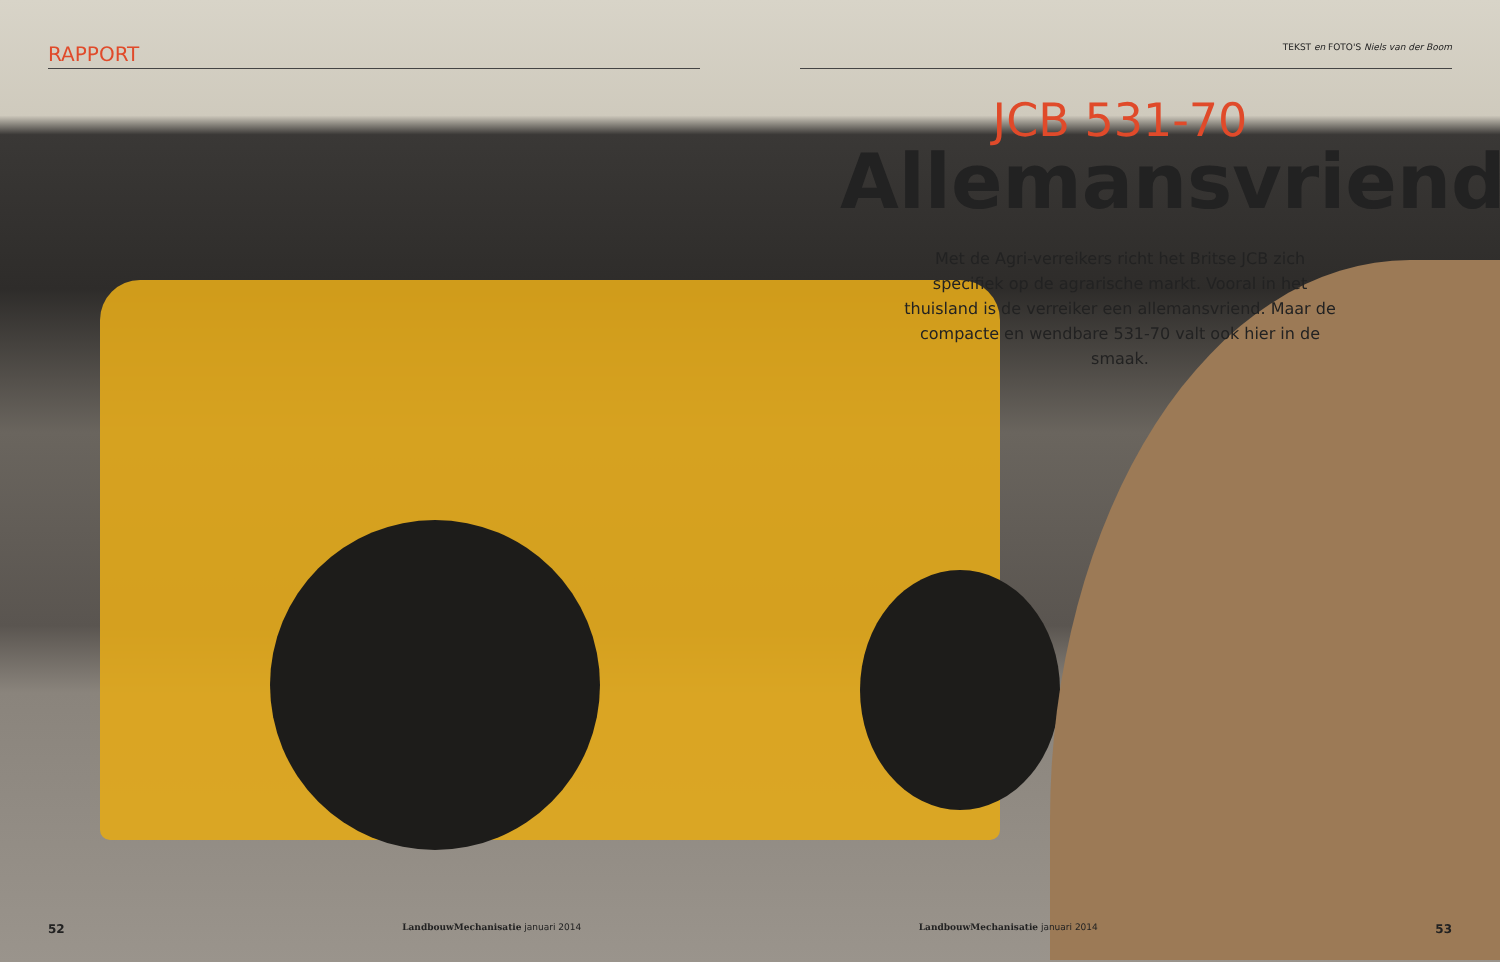RAPPORT
TEKST en FOTO'S Niels van der Boom
JCB 531-70
Allemansvriend
Met de Agri-verreikers richt het Britse JCB zich specifiek op de agrarische markt. Vooral in het thuisland is de verreiker een allemansvriend. Maar de compacte en wendbare 531-70 valt ook hier in de smaak.
52 LandbouwMechanisatie januari 2014 LandbouwMechanisatie januari 2014 53